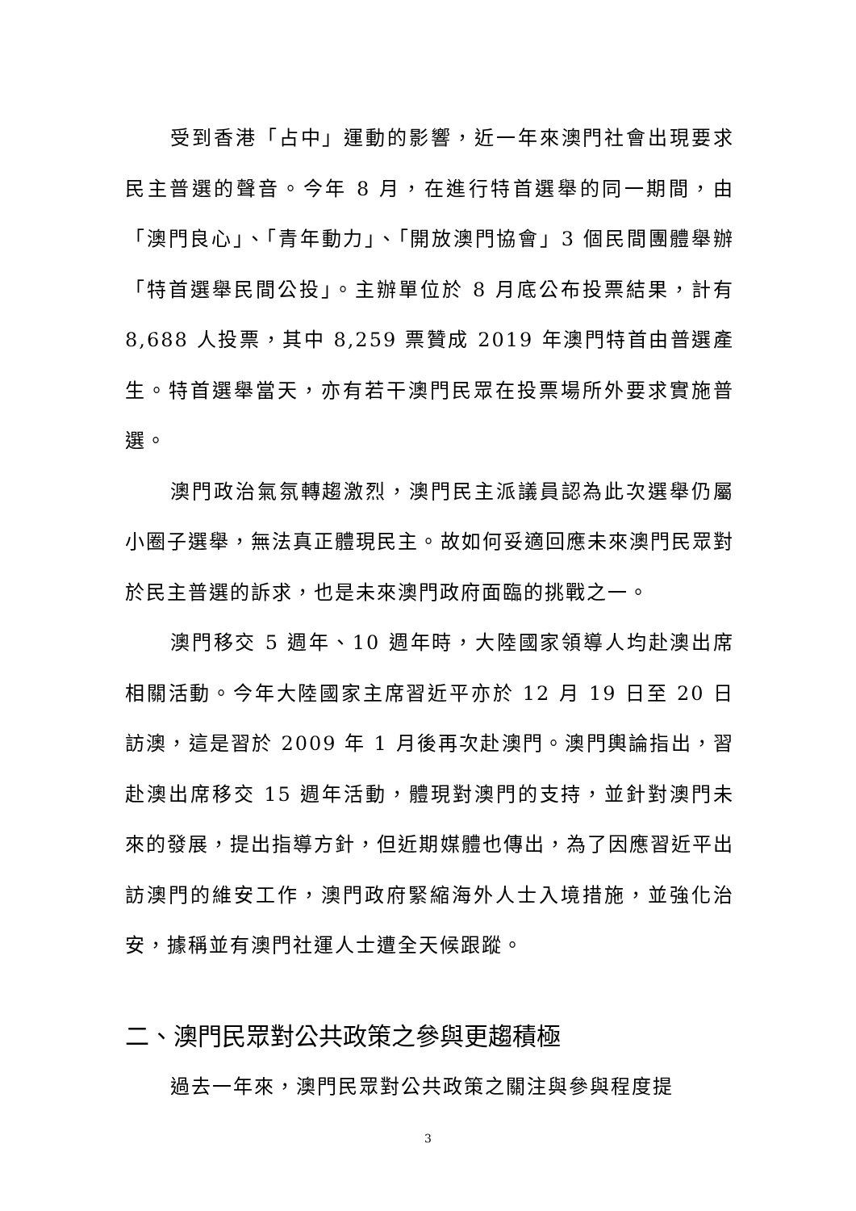受到香港「占中」運動的影響，近一年來澳門社會出現要求民主普選的聲音。今年 8 月，在進行特首選舉的同一期間，由「澳門良心」、「青年動力」、「開放澳門協會」3 個民間團體舉辦「特首選舉民間公投」。主辦單位於 8 月底公布投票結果，計有 8,688 人投票，其中 8,259 票贊成 2019 年澳門特首由普選產生。特首選舉當天，亦有若干澳門民眾在投票場所外要求實施普選。
澳門政治氣氛轉趨激烈，澳門民主派議員認為此次選舉仍屬小圈子選舉，無法真正體現民主。故如何妥適回應未來澳門民眾對於民主普選的訴求，也是未來澳門政府面臨的挑戰之一。
澳門移交 5 週年、10 週年時，大陸國家領導人均赴澳出席相關活動。今年大陸國家主席習近平亦於 12 月 19 日至 20 日訪澳，這是習於 2009 年 1 月後再次赴澳門。澳門輿論指出，習赴澳出席移交 15 週年活動，體現對澳門的支持，並針對澳門未來的發展，提出指導方針，但近期媒體也傳出，為了因應習近平出訪澳門的維安工作，澳門政府緊縮海外人士入境措施，並強化治安，據稱並有澳門社運人士遭全天候跟蹤。
二、澳門民眾對公共政策之參與更趨積極
過去一年來，澳門民眾對公共政策之關注與參與程度提
3